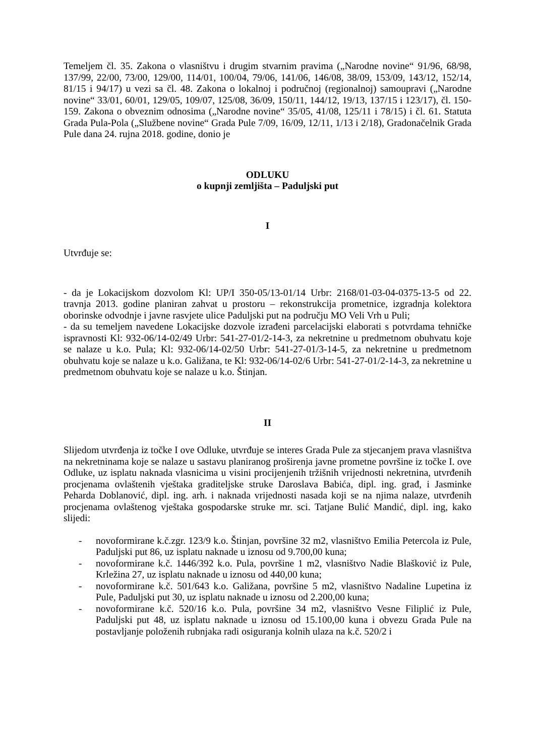Temeljem čl. 35. Zakona o vlasništvu i drugim stvarnim pravima („Narodne novine“ 91/96, 68/98, 137/99, 22/00, 73/00, 129/00, 114/01, 100/04, 79/06, 141/06, 146/08, 38/09, 153/09, 143/12, 152/14, 81/15 i 94/17) u vezi sa čl. 48. Zakona o lokalnoj i područnoj (regionalnoj) samoupravi („Narodne novine“ 33/01, 60/01, 129/05, 109/07, 125/08, 36/09, 150/11, 144/12, 19/13, 137/15 i 123/17), čl. 150-159. Zakona o obveznim odnosima („Narodne novine“ 35/05, 41/08, 125/11 i 78/15) i čl. 61. Statuta Grada Pula-Pola („Službene novine“ Grada Pule 7/09, 16/09, 12/11, 1/13 i 2/18), Gradonačelnik Grada Pule dana 24. rujna 2018. godine, donio je
ODLUKU
o kupnji zemljišta – Paduljski put
I
Utvrđuje se:
- da je Lokacijskom dozvolom Kl: UP/I 350-05/13-01/14 Urbr: 2168/01-03-04-0375-13-5 od 22. travnja 2013. godine planiran zahvat u prostoru – rekonstrukcija prometnice, izgradnja kolektora oborinske odvodnje i javne rasvjete ulice Paduljski put na području MO Veli Vrh u Puli;
- da su temeljem navedene Lokacijske dozvole izrađeni parcelacijski elaborati s potvrdama tehničke ispravnosti Kl: 932-06/14-02/49 Urbr: 541-27-01/2-14-3, za nekretnine u predmetnom obuhvatu koje se nalaze u k.o. Pula; Kl: 932-06/14-02/50 Urbr: 541-27-01/3-14-5, za nekretnine u predmetnom obuhvatu koje se nalaze u k.o. Galižana, te Kl: 932-06/14-02/6 Urbr: 541-27-01/2-14-3, za nekretnine u predmetnom obuhvatu koje se nalaze u k.o. Štinjan.
II
Slijedom utvrđenja iz točke I ove Odluke, utvrđuje se interes Grada Pule za stjecanjem prava vlasništva na nekretninama koje se nalaze u sastavu planiranog proširenja javne prometne površine iz točke I. ove Odluke, uz isplatu naknada vlasnicima u visini procijenjenih tržišnih vrijednosti nekretnina, utvrđenih procjenama ovlaštenih vještaka graditeljske struke Daroslava Babića, dipl. ing. građ, i Jasminke Peharda Doblanović, dipl. ing. arh. i naknada vrijednosti nasada koji se na njima nalaze, utvrđenih procjenama ovlaštenog vještaka gospodarske struke mr. sci. Tatjane Bulić Mandić, dipl. ing, kako slijedi:
- novoformirane k.č.zgr. 123/9 k.o. Štinjan, površine 32 m2, vlasništvo Emilia Petercola iz Pule, Paduljski put 86, uz isplatu naknade u iznosu od 9.700,00 kuna;
- novoformirane k.č. 1446/392 k.o. Pula, površine 1 m2, vlasništvo Nadie Blašković iz Pule, Krležina 27, uz isplatu naknade u iznosu od 440,00 kuna;
- novoformirane k.č. 501/643 k.o. Galižana, površine 5 m2, vlasništvo Nadaline Lupetina iz Pule, Paduljski put 30, uz isplatu naknade u iznosu od 2.200,00 kuna;
- novoformirane k.č. 520/16 k.o. Pula, površine 34 m2, vlasništvo Vesne Filiplić iz Pule, Paduljski put 48, uz isplatu naknade u iznosu od 15.100,00 kuna i obvezu Grada Pule na postavljanje položenih rubnjaka radi osiguranja kolnih ulaza na k.č. 520/2 i